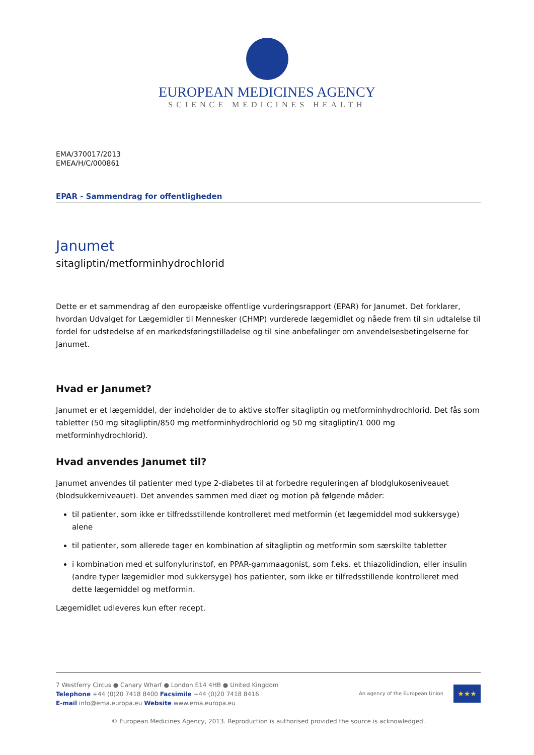EUROPEAN MEDICINES AGENCY
SCIENCE MEDICINES HEALTH
EMA/370017/2013
EMEA/H/C/000861
EPAR - Sammendrag for offentligheden
Janumet
sitagliptin/metforminhydrochlorid
Dette er et sammendrag af den europæiske offentlige vurderingsrapport (EPAR) for Janumet. Det forklarer, hvordan Udvalget for Lægemidler til Mennesker (CHMP) vurderede lægemidlet og nåede frem til sin udtalelse til fordel for udstedelse af en markedsføringstilladelse og til sine anbefalinger om anvendelsesbetingelserne for Janumet.
Hvad er Janumet?
Janumet er et lægemiddel, der indeholder de to aktive stoffer sitagliptin og metforminhydrochlorid. Det fås som tabletter (50 mg sitagliptin/850 mg metforminhydrochlorid og 50 mg sitagliptin/1 000 mg metforminhydrochlorid).
Hvad anvendes Janumet til?
Janumet anvendes til patienter med type 2-diabetes til at forbedre reguleringen af blodglukoseniveauet (blodsukkerniveauet). Det anvendes sammen med diæt og motion på følgende måder:
til patienter, som ikke er tilfredsstillende kontrolleret med metformin (et lægemiddel mod sukkersyge) alene
til patienter, som allerede tager en kombination af sitagliptin og metformin som særskilte tabletter
i kombination med et sulfonylurinstof, en PPAR-gammaagonist, som f.eks. et thiazolidindion, eller insulin (andre typer lægemidler mod sukkersyge) hos patienter, som ikke er tilfredsstillende kontrolleret med dette lægemiddel og metformin.
Lægemidlet udleveres kun efter recept.
7 Westferry Circus ● Canary Wharf ● London E14 4HB ● United Kingdom
Telephone +44 (0)20 7418 8400 Facsimile +44 (0)20 7418 8416
E-mail info@ema.europa.eu Website www.ema.europa.eu
An agency of the European Union
★★★
© European Medicines Agency, 2013. Reproduction is authorised provided the source is acknowledged.